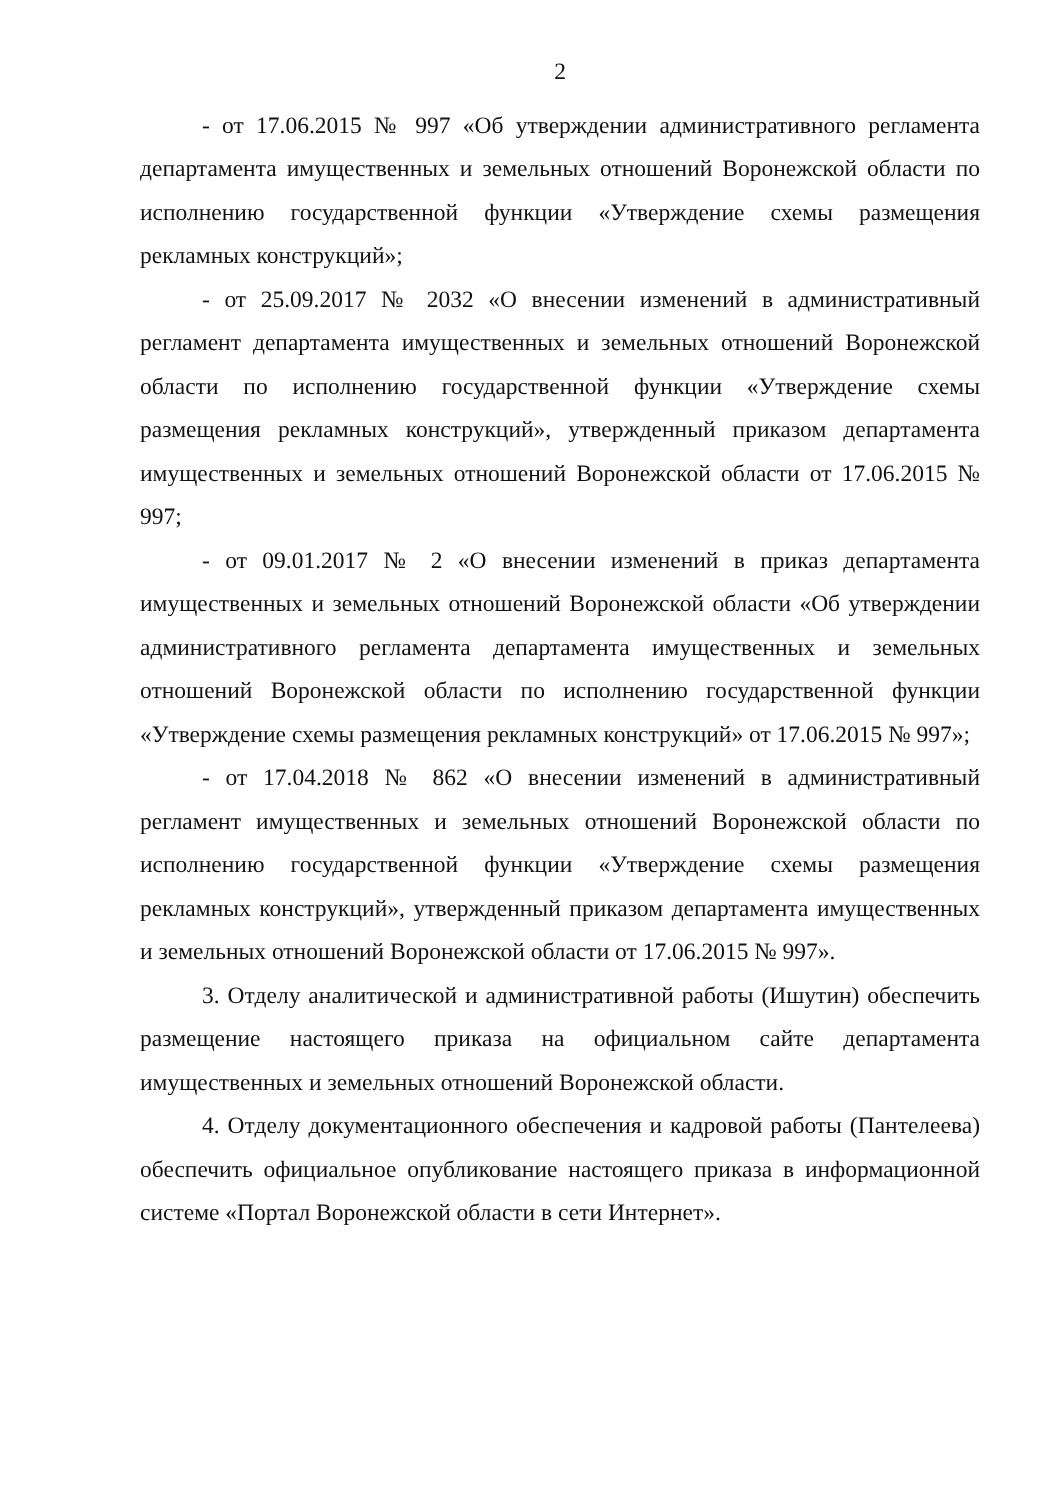2
- от 17.06.2015 № 997 «Об утверждении административного регламента департамента имущественных и земельных отношений Воронежской области по исполнению государственной функции «Утверждение схемы размещения рекламных конструкций»;
- от 25.09.2017 № 2032 «О внесении изменений в административный регламент департамента имущественных и земельных отношений Воронежской области по исполнению государственной функции «Утверждение схемы размещения рекламных конструкций», утвержденный приказом департамента имущественных и земельных отношений Воронежской области от 17.06.2015 № 997;
- от 09.01.2017 № 2 «О внесении изменений в приказ департамента имущественных и земельных отношений Воронежской области «Об утверждении административного регламента департамента имущественных и земельных отношений Воронежской области по исполнению государственной функции «Утверждение схемы размещения рекламных конструкций» от 17.06.2015 № 997»;
- от 17.04.2018 № 862 «О внесении изменений в административный регламент имущественных и земельных отношений Воронежской области по исполнению государственной функции «Утверждение схемы размещения рекламных конструкций», утвержденный приказом департамента имущественных и земельных отношений Воронежской области от 17.06.2015 № 997».
3. Отделу аналитической и административной работы (Ишутин) обеспечить размещение настоящего приказа на официальном сайте департамента имущественных и земельных отношений Воронежской области.
4. Отделу документационного обеспечения и кадровой работы (Пантелеева) обеспечить официальное опубликование настоящего приказа в информационной системе «Портал Воронежской области в сети Интернет».